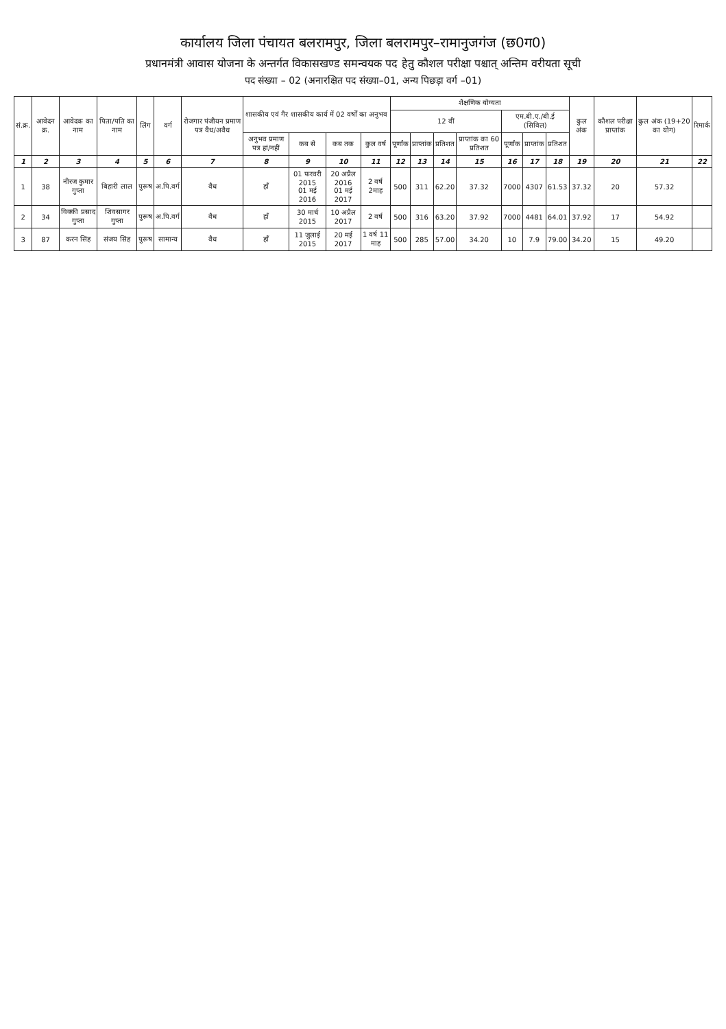कार्यालय जिला पंचायत बलरामपुर, जिला बलरामपुर–रामानुजगंज (छ0ग0)
प्रधानमंत्री आवास योजना के अन्तर्गत विकासखण्ड समन्वयक पद हेतु कौशल परीक्षा पश्चात् अन्तिम वरीयता सूची
पद संख्या – 02 (अनारक्षित पद संख्या–01, अन्य पिछड़ा वर्ग –01)
| सं.क्र. | आवेदन क्र. | आवेदक का नाम | पिता/पति का नाम | लिंग | वर्ग | रोजगार पंजीयन प्रमाण पत्र वैध/अवैध | शासकीय एवं गैर शासकीय कार्य में 02 वर्षों का अनुभव | | | | शैक्षणिक योग्यता | | | | | | | कुल अंक | कौशल परीक्षा प्राप्तांक | कुल अंक (19+20 का योग) | रिमार्क |
| --- | --- | --- | --- | --- | --- | --- | --- | --- | --- | --- | --- | --- | --- | --- | --- | --- | --- | --- | --- | --- | --- |
| | | | | | | | | | | | 12 वीं | | | | एम.बी.ए./बी.ई (सिविल) | | | | | | |
| | | | | | | | अनुभव प्रमाण पत्र हां/नहीं | कब से | कब तक | कुल वर्ष | पूर्णांक | प्राप्तांक | प्रतिशत | प्राप्तांक का 60 प्रतिशत | पूर्णांक | प्राप्तांक | प्रतिशत | | | | |
| 1 | 2 | 3 | 4 | 5 | 6 | 7 | 8 | 9 | 10 | 11 | 12 | 13 | 14 | 15 | 16 | 17 | 18 | 19 | 20 | 21 | 22 |
| 1 | 38 | नीरज कुमार गुप्ता | बिहारी लाल | पुरूष | अ.पि.वर्ग | वैध | हाँ | 01 फरवरी 2015 01 मई 2016 | 20 अप्रैल 2016 01 मई 2017 | 2 वर्ष 2माह | 500 | 311 | 62.20 | 37.32 | 7000 | 4307 | 61.53 | 37.32 | 20 | 57.32 | |
| 2 | 34 | विक्की प्रसाद गुप्ता | शिवसागर गुप्ता | पुरूष | अ.पि.वर्ग | वैध | हाँ | 30 मार्च 2015 | 10 अप्रैल 2017 | 2 वर्ष | 500 | 316 | 63.20 | 37.92 | 7000 | 4481 | 64.01 | 37.92 | 17 | 54.92 | |
| 3 | 87 | करन सिंह | संजय सिंह | पुरूष | सामान्य | वैध | हाँ | 11 जुलाई 2015 | 20 मई 2017 | 1 वर्ष 11 माह | 500 | 285 | 57.00 | 34.20 | 10 | 7.9 | 79.00 | 34.20 | 15 | 49.20 | |